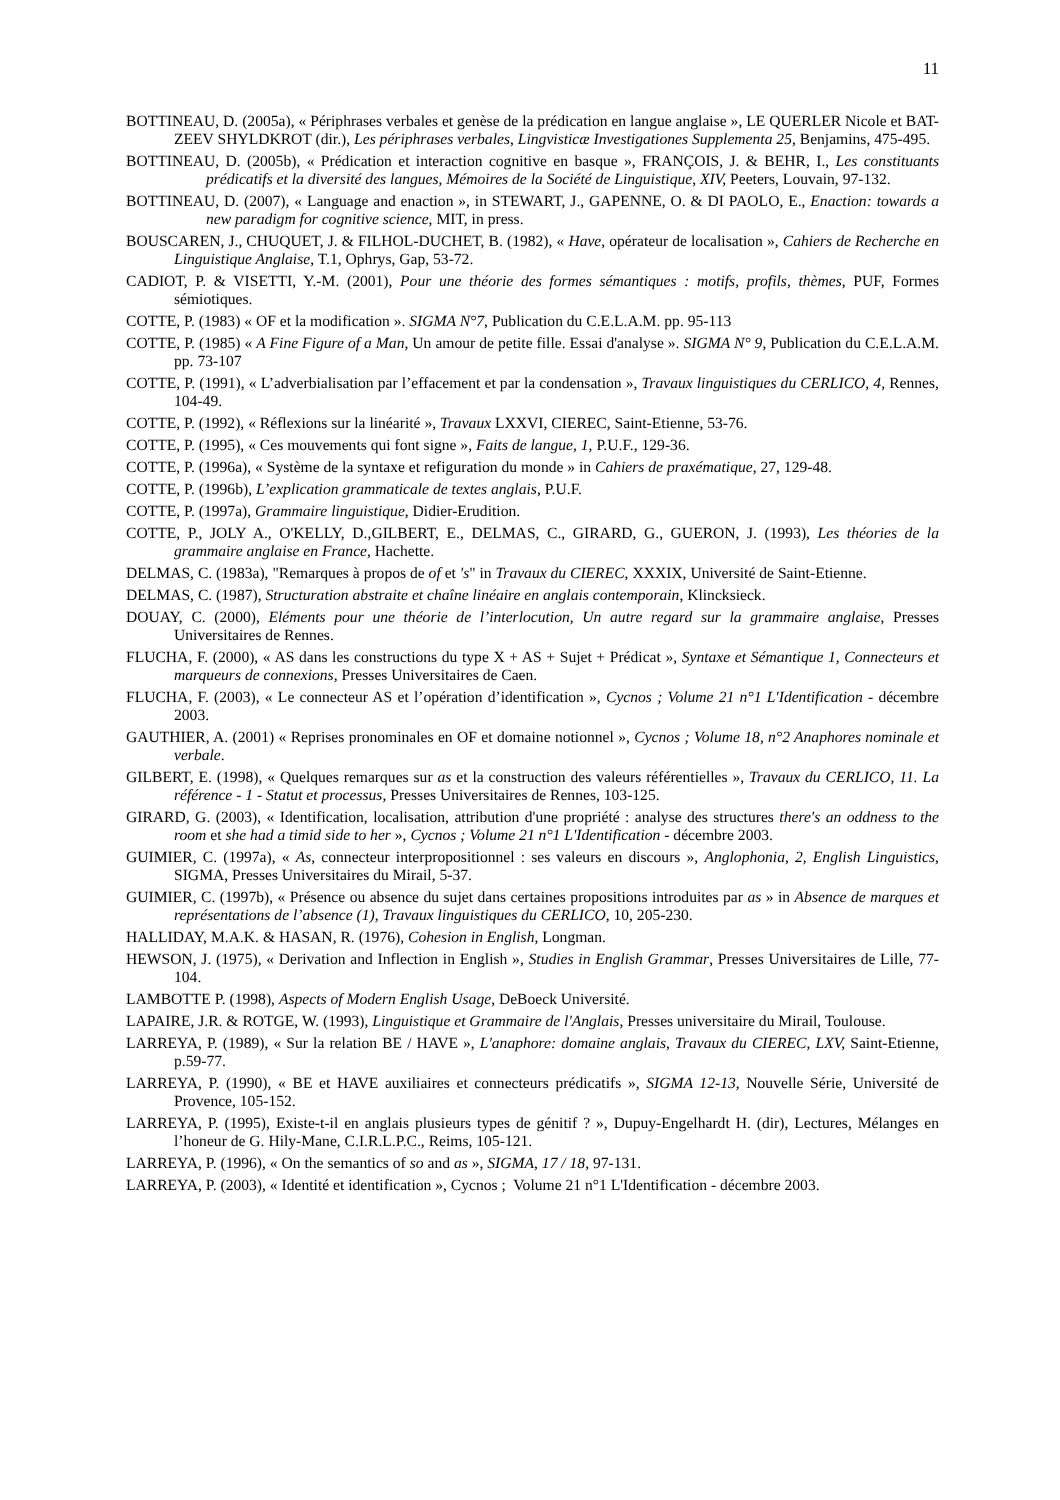11
BOTTINEAU, D. (2005a), « Périphrases verbales et genèse de la prédication en langue anglaise », LE QUERLER Nicole et BAT-ZEEV SHYLDKROT (dir.), Les périphrases verbales, Lingvisticæ Investigationes Supplementa 25, Benjamins, 475-495.
BOTTINEAU, D. (2005b), « Prédication et interaction cognitive en basque », FRANÇOIS, J. & BEHR, I., Les constituants prédicatifs et la diversité des langues, Mémoires de la Société de Linguistique, XIV, Peeters, Louvain, 97-132.
BOTTINEAU, D. (2007), « Language and enaction », in STEWART, J., GAPENNE, O. & DI PAOLO, E., Enaction: towards a new paradigm for cognitive science, MIT, in press.
BOUSCAREN, J., CHUQUET, J. & FILHOL-DUCHET, B. (1982), « Have, opérateur de localisation », Cahiers de Recherche en Linguistique Anglaise, T.1, Ophrys, Gap, 53-72.
CADIOT, P. & VISETTI, Y.-M. (2001), Pour une théorie des formes sémantiques : motifs, profils, thèmes, PUF, Formes sémiotiques.
COTTE, P. (1983) « OF et la modification ». SIGMA N°7, Publication du C.E.L.A.M. pp. 95-113
COTTE, P. (1985) « A Fine Figure of a Man, Un amour de petite fille. Essai d'analyse ». SIGMA N° 9, Publication du C.E.L.A.M. pp. 73-107
COTTE, P. (1991), « L’adverbialisation par l’effacement et par la condensation », Travaux linguistiques du CERLICO, 4, Rennes, 104-49.
COTTE, P. (1992), « Réflexions sur la linéarité », Travaux LXXVI, CIEREC, Saint-Etienne, 53-76.
COTTE, P. (1995), « Ces mouvements qui font signe », Faits de langue, 1, P.U.F., 129-36.
COTTE, P. (1996a), « Système de la syntaxe et refiguration du monde » in Cahiers de praxématique, 27, 129-48.
COTTE, P. (1996b), L’explication grammaticale de textes anglais, P.U.F.
COTTE, P. (1997a), Grammaire linguistique, Didier-Erudition.
COTTE, P., JOLY A., O'KELLY, D.,GILBERT, E., DELMAS, C., GIRARD, G., GUERON, J. (1993), Les théories de la grammaire anglaise en France, Hachette.
DELMAS, C. (1983a), "Remarques à propos de of et 's" in Travaux du CIEREC, XXXIX, Université de Saint-Etienne.
DELMAS, C. (1987), Structuration abstraite et chaîne linéaire en anglais contemporain, Klincksieck.
DOUAY, C. (2000), Eléments pour une théorie de l’interlocution, Un autre regard sur la grammaire anglaise, Presses Universitaires de Rennes.
FLUCHA, F. (2000), « AS dans les constructions du type X + AS + Sujet + Prédicat », Syntaxe et Sémantique 1, Connecteurs et marqueurs de connexions, Presses Universitaires de Caen.
FLUCHA, F. (2003), « Le connecteur AS et l’opération d’identification », Cycnos ; Volume 21 n°1 L'Identification - décembre 2003.
GAUTHIER, A. (2001) « Reprises pronominales en OF et domaine notionnel », Cycnos ; Volume 18, n°2 Anaphores nominale et verbale.
GILBERT, E. (1998), « Quelques remarques sur as et la construction des valeurs référentielles », Travaux du CERLICO, 11. La référence - 1 - Statut et processus, Presses Universitaires de Rennes, 103-125.
GIRARD, G. (2003), « Identification, localisation, attribution d'une propriété : analyse des structures there's an oddness to the room et she had a timid side to her », Cycnos ; Volume 21 n°1 L'Identification - décembre 2003.
GUIMIER, C. (1997a), « As, connecteur interpropositionnel : ses valeurs en discours », Anglophonia, 2, English Linguistics, SIGMA, Presses Universitaires du Mirail, 5-37.
GUIMIER, C. (1997b), « Présence ou absence du sujet dans certaines propositions introduites par as » in Absence de marques et représentations de l’absence (1), Travaux linguistiques du CERLICO, 10, 205-230.
HALLIDAY, M.A.K. & HASAN, R. (1976), Cohesion in English, Longman.
HEWSON, J. (1975), « Derivation and Inflection in English », Studies in English Grammar, Presses Universitaires de Lille, 77-104.
LAMBOTTE P. (1998), Aspects of Modern English Usage, DeBoeck Université.
LAPAIRE, J.R. & ROTGE, W. (1993), Linguistique et Grammaire de l'Anglais, Presses universitaire du Mirail, Toulouse.
LARREYA, P. (1989), « Sur la relation BE / HAVE », L'anaphore: domaine anglais, Travaux du CIEREC, LXV, Saint-Etienne, p.59-77.
LARREYA, P. (1990), « BE et HAVE auxiliaires et connecteurs prédicatifs », SIGMA 12-13, Nouvelle Série, Université de Provence, 105-152.
LARREYA, P. (1995), Existe-t-il en anglais plusieurs types de génitif ? », Dupuy-Engelhardt H. (dir), Lectures, Mélanges en l’honeur de G. Hily-Mane, C.I.R.L.P.C., Reims, 105-121.
LARREYA, P. (1996), « On the semantics of so and as », SIGMA, 17 / 18, 97-131.
LARREYA, P. (2003), « Identité et identification », Cycnos ; Volume 21 n°1 L'Identification - décembre 2003.